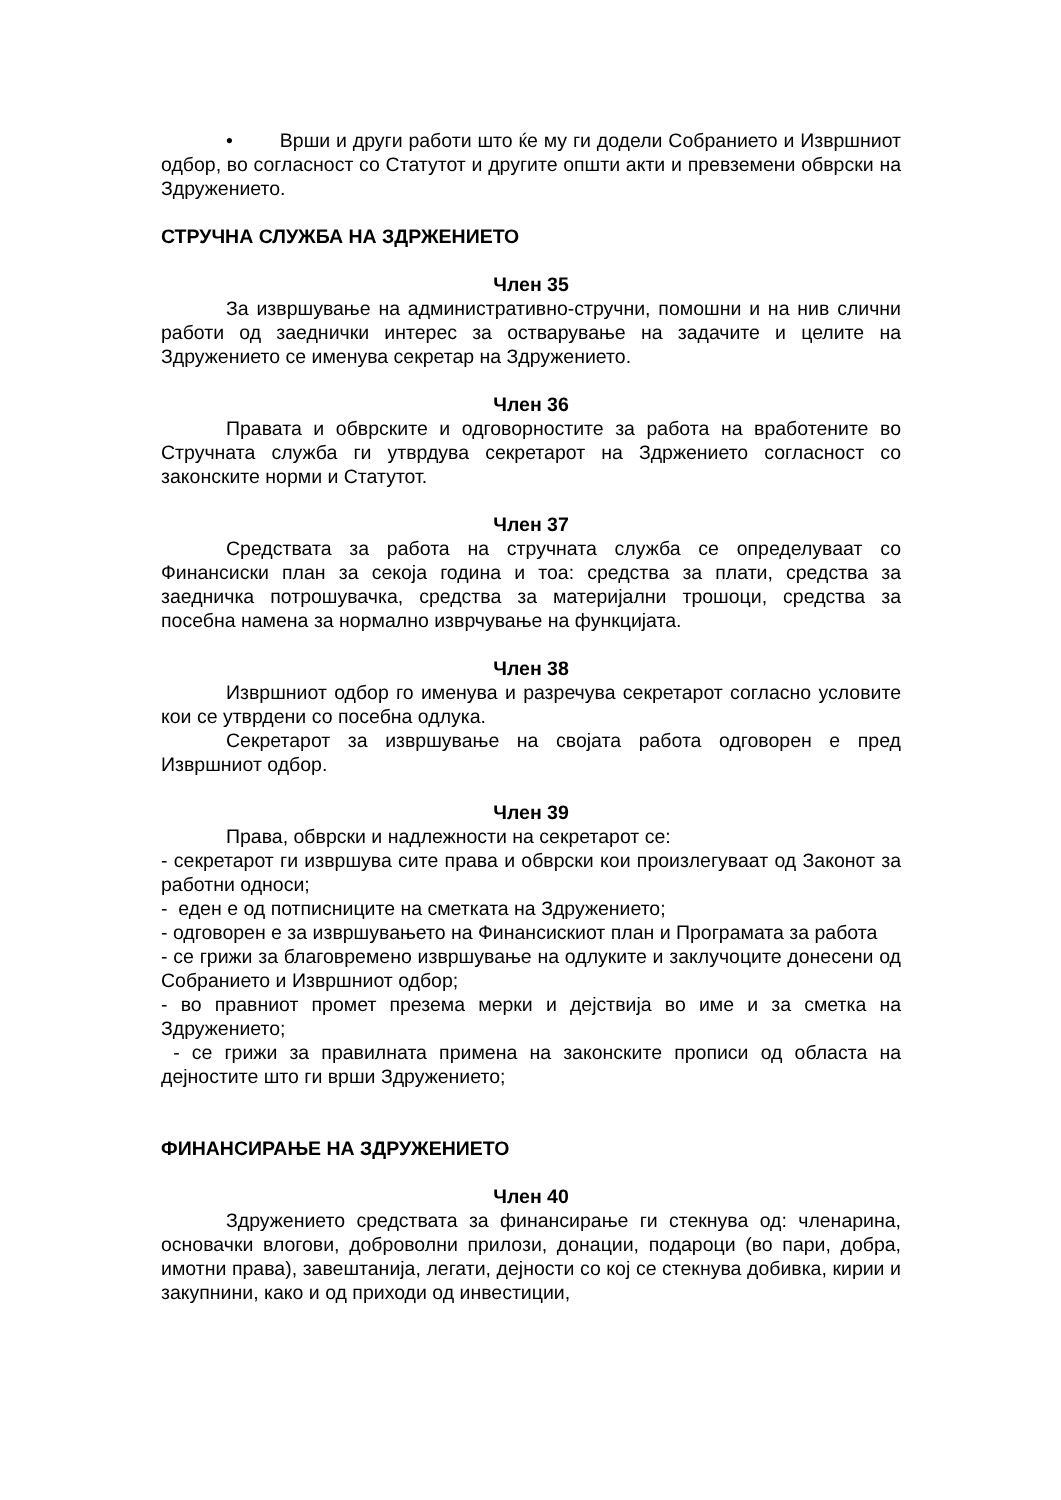• Врши и други работи што ќе му ги додели Собранието и Извршниот одбор, во согласност со Статутот и другите општи акти и превземени обврски на Здружението.
СТРУЧНА СЛУЖБА НА ЗДРЖЕНИЕТО
Член 35
За извршување на административно-стручни, помошни и на нив слични работи од заеднички интерес за остварување на задачите и целите на Здружението се именува секретар на Здружението.
Член 36
Правата и обврските и одговорностите за работа на вработените во Стручната служба ги утврдува секретарот на Здржението согласност со законските норми и Статутот.
Член 37
Средствата за работа на стручната служба се определуваат со Финансиски план за секоја година и тоа: средства за плати, средства за заедничка потрошувачка, средства за материјални трошоци, средства за посебна намена за нормално изврчување на функцијата.
Член 38
Извршниот одбор го именува и разречува секретарот согласно условите кои се утврдени со посебна одлука.
Секретарот за извршување на својата работа одговорен е пред Извршниот одбор.
Член 39
Права, обврски и надлежности на секретарот се:
- секретарот ги извршува сите права и обврски кои произлегуваат од Законот за работни односи;
- еден е од потписниците на сметката на Здружението;
- одговорен е за извршувањето на Финансискиот план и Програмата за работа
- се грижи за благовремено извршување на одлуките и заклучоците донесени од Собранието и Извршниот одбор;
- во правниот промет презема мерки и дејствија во име и за сметка на Здружението;
- се грижи за правилната примена на законските прописи од областа на дејностите што ги врши Здружението;
ФИНАНСИРАЊЕ НА ЗДРУЖЕНИЕТО
Член 40
Здружението средствата за финансирање ги стекнува од: членарина, основачки влогови, доброволни прилози, донации, подароци (во пари, добра, имотни права), завештанија, легати, дејности со кој се стекнува добивка, кирии и закупнини, како и од приходи од инвестиции,